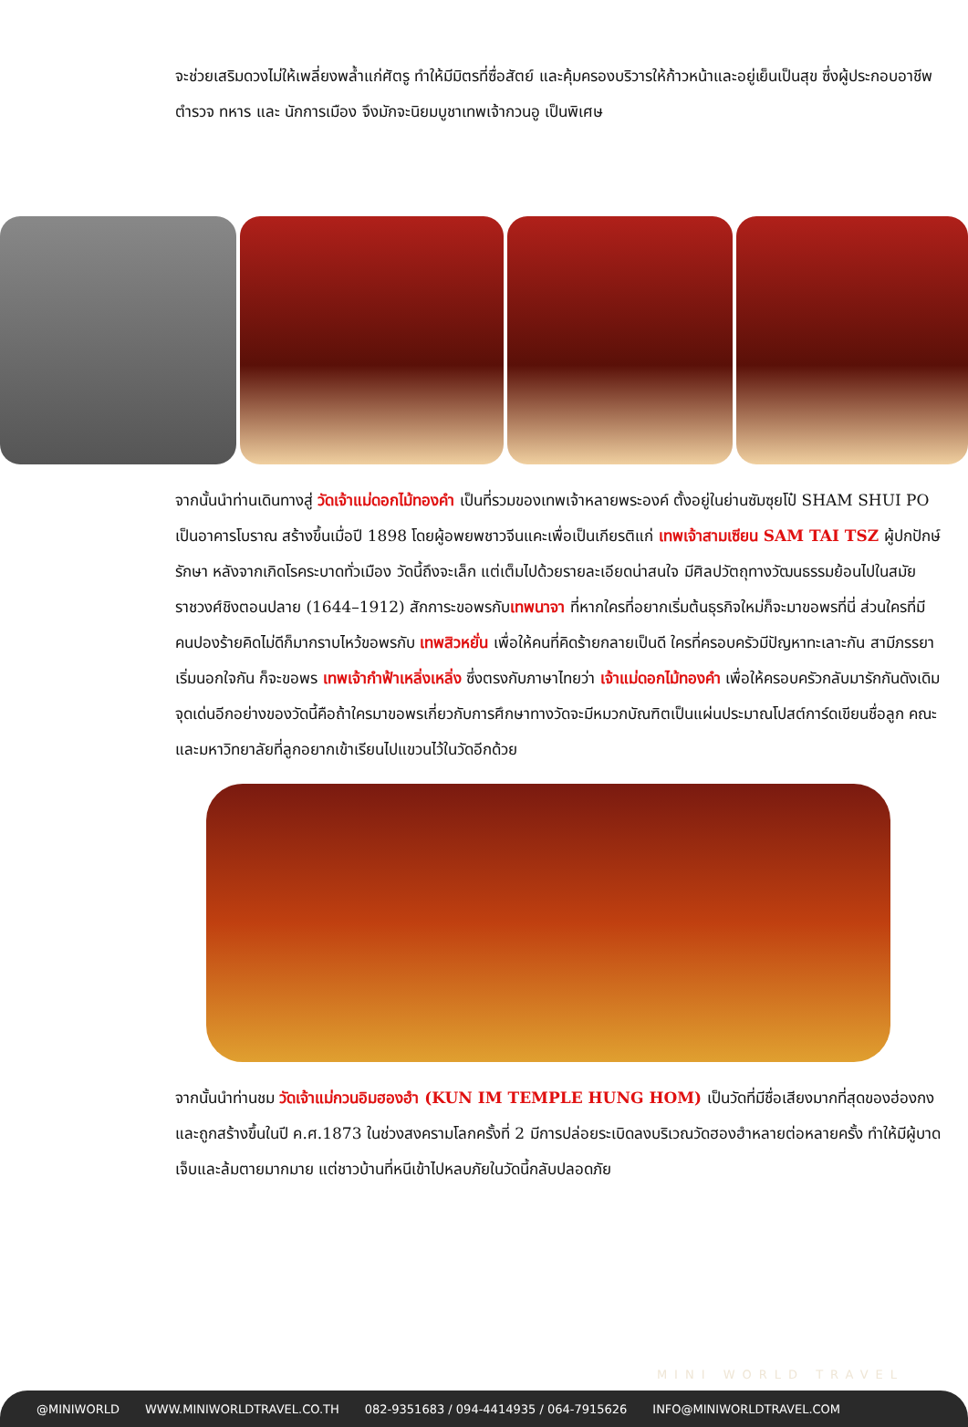จะช่วยเสริมดวงไม่ให้เพลี่ยงพล้ำแก่ศัตรู ทำให้มีมิตรที่ซื่อสัตย์ และคุ้มครองบริวารให้ก้าวหน้าและอยู่เย็นเป็นสุข ซึ่งผู้ประกอบอาชีพ ตำรวจ ทหาร และ นักการเมือง จึงมักจะนิยมบูชาเทพเจ้ากวนอู เป็นพิเศษ
จากนั้นนำท่านเดินทางสู่ วัดเจ้าแม่ดอกไม้ทองคำ เป็นที่รวมของเทพเจ้าหลายพระองค์ ตั้งอยู่ในย่านซัมซุยโป๋ SHAM SHUI PO เป็นอาคารโบราณ สร้างขึ้นเมื่อปี 1898 โดยผู้อพยพชาวจีนแคะเพื่อเป็นเกียรติแก่ เทพเจ้าสามเซียน SAM TAI TSZ ผู้ปกปักษ์รักษา หลังจากเกิดโรคระบาดทั่วเมือง วัดนี้ถึงจะเล็ก แต่เต็มไปด้วยรายละเอียดน่าสนใจ มีศิลปวัตถุทางวัฒนธรรมย้อนไปในสมัยราชวงศ์ชิงตอนปลาย (1644–1912) สักการะขอพรกับเทพนาจา ที่หากใครที่อยากเริ่มต้นธุรกิจใหม่ก็จะมาขอพรที่นี่ ส่วนใครที่มีคนปองร้ายคิดไม่ดีก็มากราบไหว้ขอพรกับ เทพสิวหยั่น เพื่อให้คนที่คิดร้ายกลายเป็นดี ใครที่ครอบครัวมีปัญหาทะเลาะกัน สามีภรรยาเริ่มนอกใจกัน ก็จะขอพร เทพเจ้ากำฟ้าเหลิ่งเหลิ่ง ซึ่งตรงกับภาษาไทยว่า เจ้าแม่ดอกไม้ทองคำ เพื่อให้ครอบครัวกลับมารักกันดังเดิม จุดเด่นอีกอย่างของวัดนี้คือถ้าใครมาขอพรเกี่ยวกับการศึกษาทางวัดจะมีหมวกบัณฑิตเป็นแผ่นประมาณโปสต์การ์ดเขียนชื่อลูก คณะ และมหาวิทยาลัยที่ลูกอยากเข้าเรียนไปแขวนไว้ในวัดอีกด้วย
จากนั้นนำท่านชม วัดเจ้าแม่กวนอิมฮองฮำ (KUN IM TEMPLE HUNG HOM) เป็นวัดที่มีชื่อเสียงมากที่สุดของฮ่องกง และถูกสร้างขึ้นในปี ค.ศ.1873 ในช่วงสงครามโลกครั้งที่ 2 มีการปล่อยระเบิดลงบริเวณวัดฮองฮำหลายต่อหลายครั้ง ทำให้มีผู้บาดเจ็บและล้มตายมากมาย แต่ชาวบ้านที่หนีเข้าไปหลบภัยในวัดนี้กลับปลอดภัย
MINI WORLD TRAVEL
@MINIWORLD WWW.MINIWORLDTRAVEL.CO.TH 082-9351683 / 094-4414935 / 064-7915626 INFO@MINIWORLDTRAVEL.COM